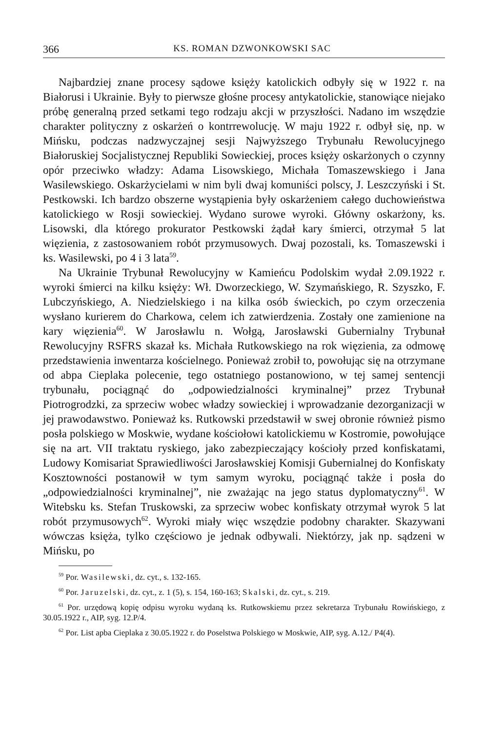366 KS. ROMAN DZWONKOWSKI SAC
Najbardziej znane procesy sądowe księży katolickich odbyły się w 1922 r. na Białorusi i Ukrainie. Były to pierwsze głośne procesy antykatolickie, stanowiące niejako próbę generalną przed setkami tego rodzaju akcji w przyszłości. Nadano im wszędzie charakter polityczny z oskarżeń o kontrrewolucję. W maju 1922 r. odbył się, np. w Mińsku, podczas nadzwyczajnej sesji Najwyższego Trybunału Rewolucyjnego Białoruskiej Socjalistycznej Republiki Sowieckiej, proces księży oskarżonych o czynny opór przeciwko władzy: Adama Lisowskiego, Michała Tomaszewskiego i Jana Wasilewskiego. Oskarżycielami w nim byli dwaj komuniści polscy, J. Leszczyński i St. Pestkowski. Ich bardzo obszerne wystąpienia były oskarżeniem całego duchowieństwa katolickiego w Rosji sowieckiej. Wydano surowe wyroki. Główny oskarżony, ks. Lisowski, dla którego prokurator Pestkowski żądał kary śmierci, otrzymał 5 lat więzienia, z zastosowaniem robót przymusowych. Dwaj pozostali, ks. Tomaszewski i ks. Wasilewski, po 4 i 3 lata<sup>59</sup>.
Na Ukrainie Trybunał Rewolucyjny w Kamieńcu Podolskim wydał 2.09.1922 r. wyroki śmierci na kilku księży: Wł. Dworzeckiego, W. Szymańskiego, R. Szyszko, F. Lubczyńskiego, A. Niedzielskiego i na kilka osób świeckich, po czym orzeczenia wysłano kurierem do Charkowa, celem ich zatwierdzenia. Zostały one zamienione na kary więzienia<sup>60</sup>. W Jarosławlu n. Wołgą, Jarosławski Gubernialny Trybunał Rewolucyjny RSFRS skazał ks. Michała Rutkowskiego na rok więzienia, za odmowę przedstawienia inwentarza kościelnego. Ponieważ zrobił to, powołując się na otrzymane od abpa Cieplaka polecenie, tego ostatniego postanowiono, w tej samej sentencji trybunału, pociągnąć do „odpowiedzialności kryminalnej” przez Trybunał Piotrogrodzki, za sprzeciw wobec władzy sowieckiej i wprowadzanie dezorganizacji w jej prawodawstwo. Ponieważ ks. Rutkowski przedstawił w swej obronie również pismo posła polskiego w Moskwie, wydane kościołowi katolickiemu w Kostromie, powołujące się na art. VII traktatu ryskiego, jako zabezpieczający kościoły przed konfiskatami, Ludowy Komisariat Sprawiedliwości Jarosławskiej Komisji Gubernialnej do Konfiskaty Kosztowności postanowił w tym samym wyroku, pociągnąć także i posła do „odpowiedzialności kryminalnej”, nie zważając na jego status dyplomatyczny<sup>61</sup>. W Witebsku ks. Stefan Truskowski, za sprzeciw wobec konfiskaty otrzymał wyrok 5 lat robót przymusowych<sup>62</sup>. Wyroki miały więc wszędzie podobny charakter. Skazywani wówczas księża, tylko częściowo je jednak odbywali. Niektórzy, jak np. sądzeni w Mińsku, po
<sup>59</sup> Por. Wasilewski, dz. cyt., s. 132-165.
<sup>60</sup> Por. Jaruzelski, dz. cyt., z. 1 (5), s. 154, 160-163; Skalski, dz. cyt., s. 219.
<sup>61</sup> Por. urzędową kopię odpisu wyroku wydaną ks. Rutkowskiemu przez sekretarza Trybunału Rowińskiego, z 30.05.1922 r., AIP, syg. 12.P/4.
<sup>62</sup> Por. List apba Cieplaka z 30.05.1922 r. do Poselstwa Polskiego w Moskwie, AIP, syg. A.12./ P4(4).